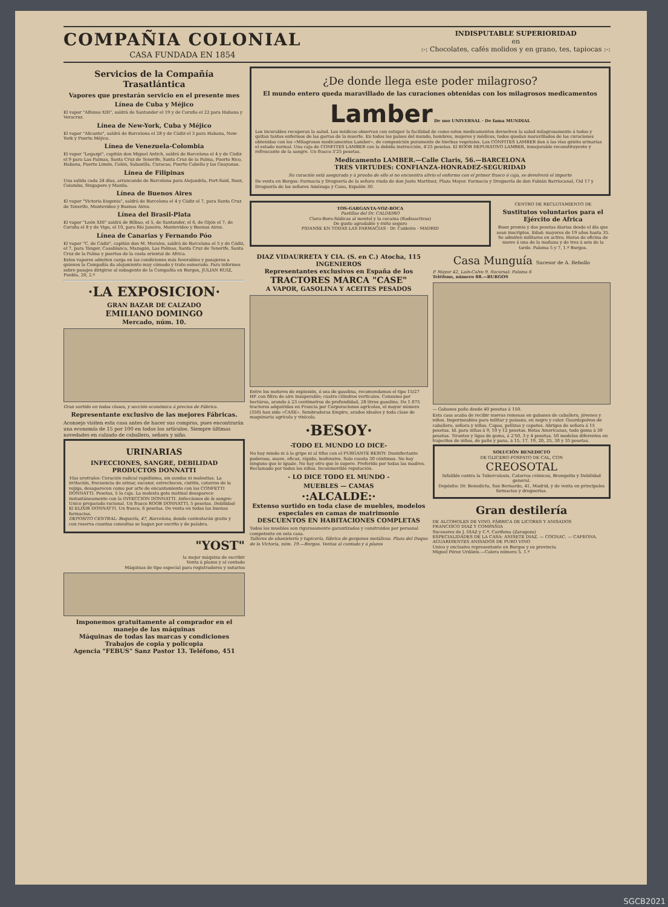COMPAÑIA COLONIAL
CASA FUNDADA EN 1854
INDISPUTABLE SUPERIORIDAD
en
:-: Chocolates, cafés molidos y en grano, tes, tapiocas :-:
Servicios de la Compañía Trasatlántica
Vapores que prestarán servicio en el presente mes
Línea de Cuba y Méjico
El vapor "Alfonso XIII", saldrá de Santander el 19 y de Coruña el 22 para Habana y Veracruz.
Línea de New-York, Cuba y Méjico
El vapor "Alicante", saldrá de Barcelona el 28 y de Cádiz el 3 para Habana, New-York y Puerto Méjico.
Línea de Venezuela-Colombia
El vapor "Legazpi", capitán don Miguel Antich, saldrá de Barcelona el 4 y de Cádiz el 9 para Las Palmas, Santa Cruz de Tenerife, Santa Cruz de la Palma, Puerto Rico, Habana, Puerto Limón, Colón, Sabanilla, Curacao, Puerto Cabello y las Guayanas.
Línea de Filipinas
Una salida cada 24 días, arrancando de Barcelona para Alejandría, Port-Said, Suez, Colombo, Singapore y Manila.
Línea de Buenos Aires
El vapor "Victoria Eugenia", saldrá de Barcelona el 4 y Cádiz el 7, para Santa Cruz de Tenerife, Montevideo y Buenos Aires.
Línea del Brasil-Plata
El vapor "León XIII" saldrá de Bilbao, el 5, de Santander, el 6, de Gijón el 7, de Coruña el 8 y de Vigo, el 10, para Río Janeiro, Montevideo y Buenos Aires.
Línea de Canarias y Fernando Póo
El vapor "C. de Cádiz", capitán don M. Morales, saldrá de Barcelona el 5 y de Cádiz, el 7, para Tánger, Casablanca, Mazagán, Las Palmas, Santa Cruz de Tenerife, Santa Cruz de la Palma y puertos de la costa oriental de Africa.
Estos vapores admiten carga en las condiciones más favorables y pasajeros a quienes la Compañía da alojamiento muy cómodo y trato esmerado. Para informes sobre pasajes dirigirse al subagente de la Compañía en Burgos, JULIAN RUIZ, Puebla, 20, 2.º
·LA EXPOSICION·
GRAN BAZAR DE CALZADO
EMILIANO DOMINGO
Mercado, núm. 10.
Gran surtido en todas clases, y sección económica á precios de Fábrica.
Representante exclusivo de las mejores Fábricas.
Aconsejo visiten esta casa antes de hacer sus compras, pues encontrarán una economía de 15 por 100 en todos los artículos. Siempre últimas novedades en calzado de caballero, señora y niño.
URINARIAS
INFECCIONES, SANGRE, DEBILIDAD
PRODUCTOS DONNATTI
Vías uretrales: Curación radical rapidísima, sin sondas ni molestias. La irritación, frecuencia de orinar, escozor, estrecheces, cistitis, catarros de la vejiga, desaparecen como por arte de encantamiento con los CONFETTI DONNATTI. Pesetas, 5 la caja. La molesta gota matinal desaparece instantáneamente con la INYECCION DONNATTI. Infecciones de la sangre: Unico preparado racional. Un frasco ROOB DONNATTI, 5 pesetas. Debilidad: El ELIXIR DONNATTI. Un frasco, 6 pesetas. De venta en todas las buenas farmacias.
DEPOSITO CENTRAL: Boquería, 47, Barcelona, donde contestarán gratis y con reserva cuantas consultas se hagan por escrito y de palabra.
"YOST"
la mejor máquina de escribir
Venta á plazos y al contado
Máquinas de tipo especial para registradores y notarios
Imponemos gratuitamente al comprador en el manejo de las máquinas
Máquinas de todas las marcas y condiciones
Trabajos de copia y policopia
Agencia "FEBUS" Sanz Pastor 13. Teléfono, 451
¿De donde llega este poder milagroso?
El mundo entero queda maravillado de las curaciones obtenidas con los milagrosos medicamentos
Lamber De uso UNIVERSAL · De fama MUNDIAL
Los incurables recuperan la salud. Los médicos observan con estupor la facilidad de como estos medicamentos devuelven la salud milagrosamente á todos y quitan tantos enfermos de las garras de la muerte. En todos los países del mundo, hombres, mujeres y médicos, todos quedan maravillados de las curaciones obtenidas con los «Milagrosos medicamentos Lamber», de composición puramente de hierbas vegetales. Los CONFITES LAMBER dan á las vías génito urinarias el estado normal. Una caja de CONFITES LAMBER con la debida instrucción, 4'25 pesetas. El ROOB DEPURATIVO LAMBER, inmejorable reconstituyente y refrescante de la sangre. Un frasco 3'25 pesetas.
Medicamento LAMBER.—Calle Claris, 56.—BARCELONA
TRES VIRTUDES: CONFIANZA-HONRADEZ-SEGURIDAD
Su curación está asegurada y á prueba de ello si no encuentra alivio el enfermo con el primer frasco ó caja, se devolverá el importe
De venta en Burgos: Farmacia y Droguería de la señora viuda de don Justo Martínez, Plaza Mayor. Farmacia y Droguería de don Fabián Barriocanal, Cid 17 y Droguería de los señores Amézaga y Cano, Espolón 30.
TOS-GARGANTA-VOZ-BOCA
Pastillas del Dr. CALDEIRO
Cloro-Boro-Sódicas al mentol y la cocaina (Radioactivas)
De gusto agradable y éxito seguro
PIDANSE EN TODAS LAS FARMACIAS · Dr. Caldeiro · MADRID
CENTRO DE RECLUTAMIENTO DE
Sustitutos voluntarios para el Ejército de Africa
Buen premio y dos pesetas diarias desde el día que sean inscriptos. Edad: mayores de 19 años hasta 35. Se admiten militares en activo. Horas de oficina de nueve á una de la mañana y de tres á seis de la tarde. Paloma 5 y 7, 1.º Burgos.
DIAZ VIDAURRETA Y CIA. (S. en C.) Atocha, 115
INGENIEROS
Representantes exclusivos en España de los
TRACTORES MARCA "CASE"
A VAPOR, GASOLINA Y ACEITES PESADOS
Entre los motores de explosión, ó sea de gasolina, recomendamos el tipo 15/27 HP. con filtro de aire insuperable; cuatro cilindros verticales. Consumo por hectárea, arando á 23 centímetros de profundidad, 28 litros gasolina. De 1.075 tractores adquiridos en Francia por Corporaciones agrícolas, el mayor número (350) han sido «CASE». Sembradoras Empire, arados ideales y toda clase de maquinaria agrícola y vinícola.
·BESOY·
-TODO EL MUNDO LO DICE-
No hay miedo ni á la gripe ni al tifus con el PURGANTE BESOY. Desinfectante poderoso, suave, eficaz, rápido, inofensivo. Solo cuesta 30 céntimos. No hay ninguno que le iguale. No hay otro que le supere. Preferido por todas las madres. Reclamado por todos los niños. Inconmovible reputación.
- LO DICE TODO EL MUNDO -
MUEBLES — CAMAS
·:ALCALDE:·
Extenso surtido en toda clase de muebles, modelos especiales en camas de matrimonio
DESCUENTOS EN HABITACIONES COMPLETAS
Todos los muebles son rigurosamente garantizados y construidos por personal competente en esta casa.
Talleres de ebanistería y tapicería, fábrica de gergones metálicos. Plaza del Duque de la Victoria, núm. 19.—Burgos. Ventas al contado y á plazos
Casa Munguía Sucesor de A. Rebollo
P. Mayor 42, Laín-Calvo 9, Sucursal: Paloma 6
Teléfono, número 88.—BURGOS
— Gabanes paño desde 40 pesetas á 150.
Esta casa acaba de recibir nuevas remesas en gabanes de caballero, jóvenes y niños. Impermeables para militar y paisano, en negro y color. Guardapolvos de caballero, señora y niños. Capas, pellizas y capotes. Abrigos de señora á 15 pesetas. Id. para niñas á 9, 10 y 12 pesetas. Botas Americanas, todo goma á 30 pesetas. Tirantes y ligas de goma, á 2'50, 3 y 4 pesetas. 50 modelos diferentes en trajecitos de niños, de paño y pana, á 15, 17, 19, 20, 25, 30 y 35 pesetas.
SOLUCIÓN BENEDICTO
DE GLICERO-FOSFATO DE CAL, CON
CREOSOTAL
Infalible contra la Tuberculosis, Catarros crónicos, Bronquitis y Debilidad general.
Depósito: Dr. Benedicto, San Bernardo, 41, Madrid, y de venta en principales farmacias y droguerías.
Gran destilería
DE ALCOHOLES DE VINO, FÁBRICA DE LICORES Y ANISADOS
FRANCISCO DIAZ Y COMPAÑIA
Sucesores de J. DIAZ y C.ª, Cariñena (Zaragoza)
ESPECIALIDADES DE LA CASA: ANISETE DIAZ. — COGNAC. — CAFEONA. AGUARDIENTES ANISADOS DE PURO VINO
Unico y exclusivo representante en Burgos y su provincia
Miguel Pérez Urdánis.—Calera número 5. 1.º
SGCB2021